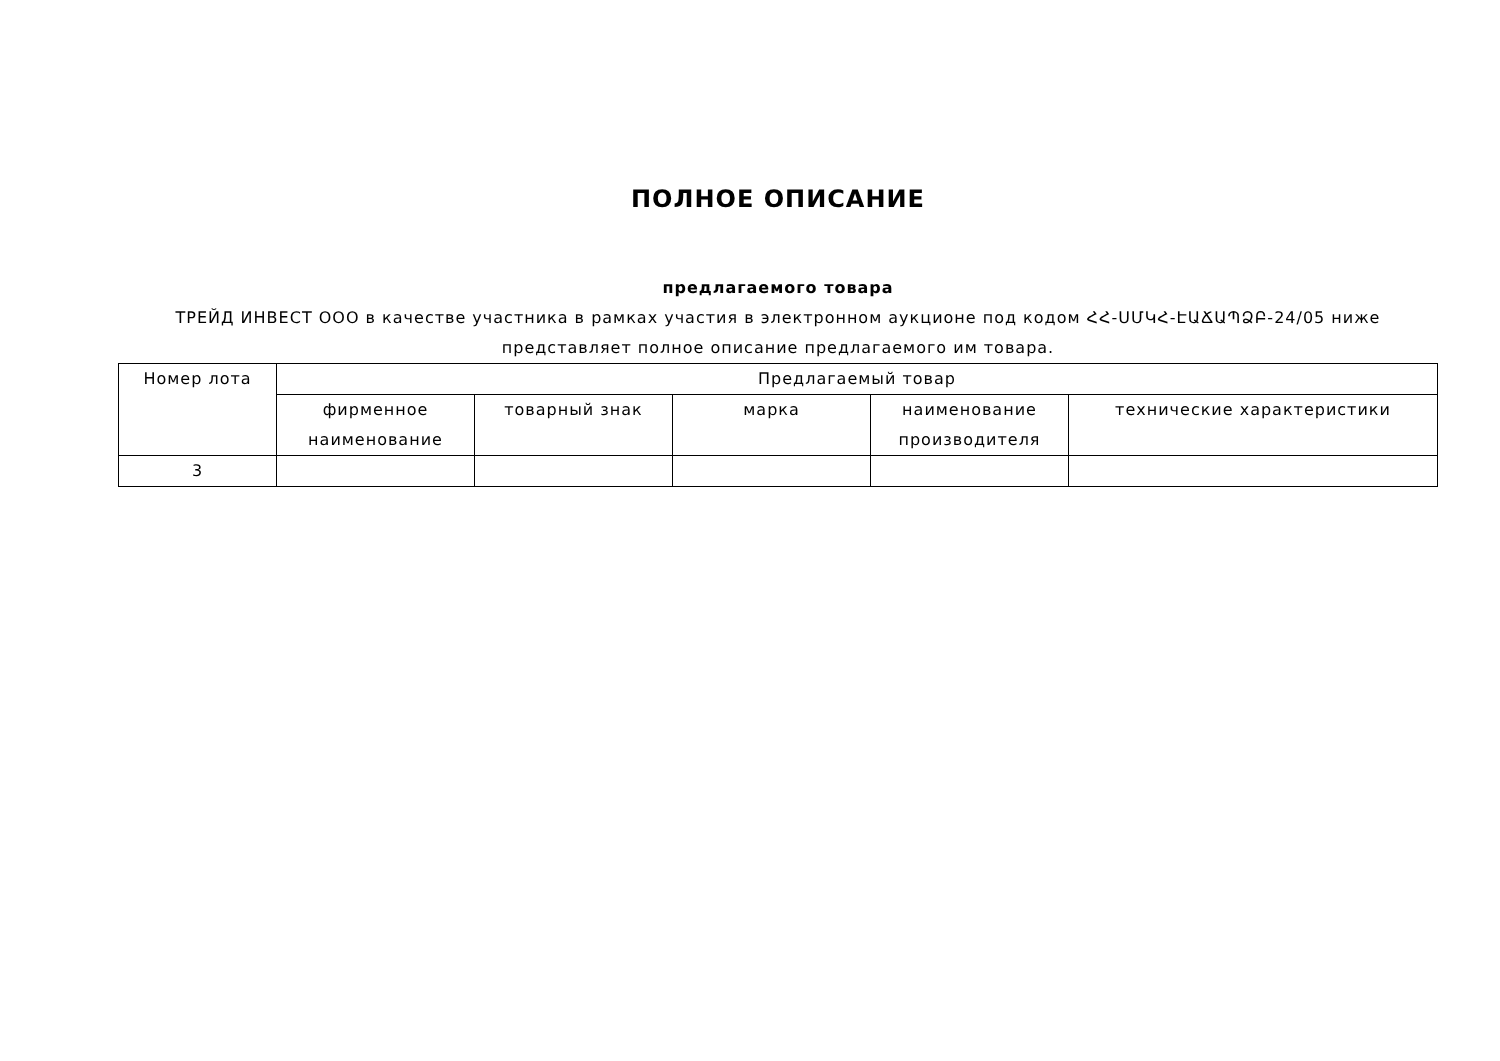ПОЛНОЕ ОПИСАНИЕ
предлагаемого товара
ТРЕЙД ИНВЕСТ ООО в качестве участника в рамках участия в электронном аукционе под кодом ՀՀ-ՍՄԿՀ-ԷԱՃԱՊՁԲ-24/05 ниже представляет полное описание предлагаемого им товара.
| Номер лота | Предлагаемый товар | | | | |
| --- | --- | --- | --- | --- | --- |
| | фирменное наименование | товарный знак | марка | наименование производителя | технические характеристики |
| 3 | | | | | |